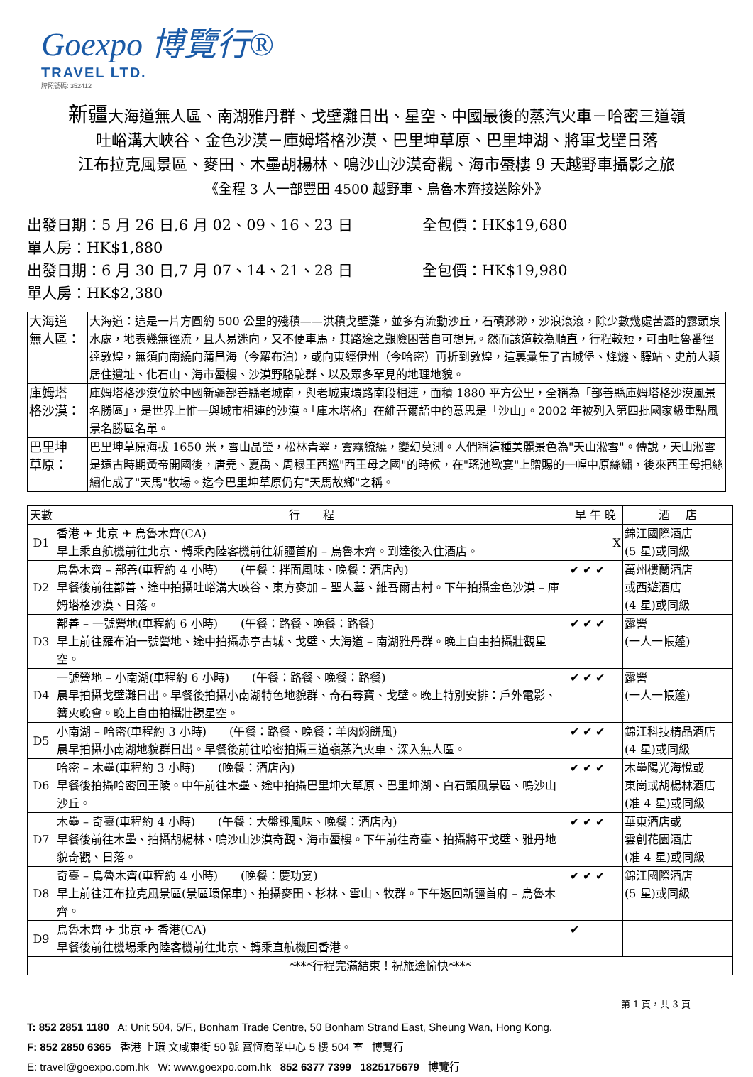Goexpo 博覽行®
TRAVEL LTD.
牌照號碼: 352412
新疆大海道無人區、南湖雅丹群、戈壁灘日出、星空、中國最後的蒸汽火車－哈密三道嶺
吐峪溝大峽谷、金色沙漠－庫姆塔格沙漠、巴里坤草原、巴里坤湖、將軍戈壁日落
江布拉克風景區、麥田、木壘胡楊林、鳴沙山沙漠奇觀、海市蜃樓 9 天越野車攝影之旅
《全程 3 人一部豐田 4500 越野車、烏魯木齊接送除外》
出發日期：5 月 26 日,6 月 02、09、16、23 日 全包價：HK$19,680 單人房：HK$1,880
出發日期：6 月 30 日,7 月 07、14、21、28 日 全包價：HK$19,980 單人房：HK$2,380
| 大海道 無人區： | 大海道：這是一片方圓約 500 公里的殘積——洪積戈壁灘，並多有流動沙丘，石磧渺渺，沙浪滾滾，除少數幾處苦澀的露頭泉水處，地表幾無徑流，且人易迷向，又不便車馬，其路途之艱險困苦自可想見。然而該道較為順直，行程較短，可由吐魯番徑達敦煌，無須向南繞向蒲昌海（今羅布泊），或向東經伊州（今哈密）再折到敦煌，這裏彙集了古城堡、烽燧、驛站、史前人類居住遺址、化石山、海市蜃樓、沙漠野駱駝群、以及眾多罕見的地理地貌。 |
| 庫姆塔 格沙漠： | 庫姆塔格沙漠位於中國新疆鄯善縣老城南，與老城東環路南段相連，面積 1880 平方公里，全稱為「鄯善縣庫姆塔格沙漠風景名勝區」，是世界上惟一與城市相連的沙漠。「庫木塔格」在維吾爾語中的意思是「沙山」。2002 年被列入第四批國家級重點風景名勝區名單。 |
| 巴里坤 草原： | 巴里坤草原海拔 1650 米，雪山晶瑩，松林青翠，雲霧繚繞，變幻莫測。人們稱這種美麗景色為"天山淞雪"。傳說，天山淞雪是遠古時期黃帝開國後，唐堯、夏禹、周穆王西巡"西王母之國"的時候，在"瑤池歡宴"上贈賜的一幅中原絲繡，後來西王母把絲繡化成了"天馬"牧場。迄今巴里坤草原仍有"天馬故鄉"之稱。 |
| 天數 | 行 程 | 早 午 晚 | 酒 店 |
| --- | --- | --- | --- |
| D1 | 香港 ✈ 北京 ✈ 烏魯木齊(CA) 早上乘直航機前往北京、轉乘內陸客機前往新疆首府 – 烏魯木齊。到達後入住酒店。 | X | 錦江國際酒店 (5 星)或同級 |
| D2 | 烏魯木齊 – 鄯善(車程約 4 小時) (午餐：拌面風味、晚餐：酒店內) 早餐後前往鄯善、途中拍攝吐峪溝大峽谷、東方麥加 – 聖人墓、維吾爾古村。下午拍攝金色沙漠 – 庫姆塔格沙漠、日落。 | ✔ ✔ ✔ | 萬州樓蘭酒店 或西遊酒店 (4 星)或同級 |
| D3 | 鄯善 – 一號營地(車程約 6 小時) (午餐：路餐、晚餐：路餐) 早上前往羅布泊一號營地、途中拍攝赤亭古城、戈壁、大海道 – 南湖雅丹群。晚上自由拍攝壯觀星空。 | ✔ ✔ ✔ | 露營 (一人一帳蓬) |
| D4 | 一號營地 – 小南湖(車程約 6 小時) (午餐：路餐、晚餐：路餐) 晨早拍攝戈壁灘日出。早餐後拍攝小南湖特色地貌群、奇石尋寶、戈壁。晚上特別安排：戶外電影、篝火晚會。晚上自由拍攝壯觀星空。 | ✔ ✔ ✔ | 露營 (一人一帳蓬) |
| D5 | 小南湖 – 哈密(車程約 3 小時) (午餐：路餐、晚餐：羊肉焖餅風) 晨早拍攝小南湖地貌群日出。早餐後前往哈密拍攝三道嶺蒸汽火車、深入無人區。 | ✔ ✔ ✔ | 錦江科技精品酒店 (4 星)或同級 |
| D6 | 哈密 – 木壘(車程約 3 小時) (晚餐：酒店內) 早餐後拍攝哈密回王陵。中午前往木壘、途中拍攝巴里坤大草原、巴里坤湖、白石頭風景區、鳴沙山沙丘。 | ✔ ✔ ✔ | 木壘陽光海悅或 東崗或胡楊林酒店 (准 4 星)或同級 |
| D7 | 木壘 – 奇臺(車程約 4 小時) (午餐：大盤雞風味、晚餐：酒店內) 早餐後前往木壘、拍攝胡楊林、鳴沙山沙漠奇觀、海市蜃樓。下午前往奇臺、拍攝將軍戈壁、雅丹地貌奇觀、日落。 | ✔ ✔ ✔ | 華東酒店或 雲創花園酒店 (准 4 星)或同級 |
| D8 | 奇臺 – 烏魯木齊(車程約 4 小時) (晚餐：慶功宴) 早上前往江布拉克風景區(景區環保車)、拍攝麥田、杉林、雪山、牧群。下午返回新疆首府 – 烏魯木齊。 | ✔ ✔ ✔ | 錦江國際酒店 (5 星)或同級 |
| D9 | 烏魯木齊 ✈ 北京 ✈ 香港(CA) 早餐後前往機場乘內陸客機前往北京、轉乘直航機回香港。 | ✔ | |
| ****行程完滿結束！祝旅途愉快**** | | | |
第 1 頁，共 3 頁
T: 852 2851 1180 A: Unit 504, 5/F., Bonham Trade Centre, 50 Bonham Strand East, Sheung Wan, Hong Kong.
F: 852 2850 6365 香港 上環 文咸東街 50 號 寶恆商業中心 5 樓 504 室 博覽行
E: travel@goexpo.com.hk W: www.goexpo.com.hk 852 6377 7399 1825175679 博覽行